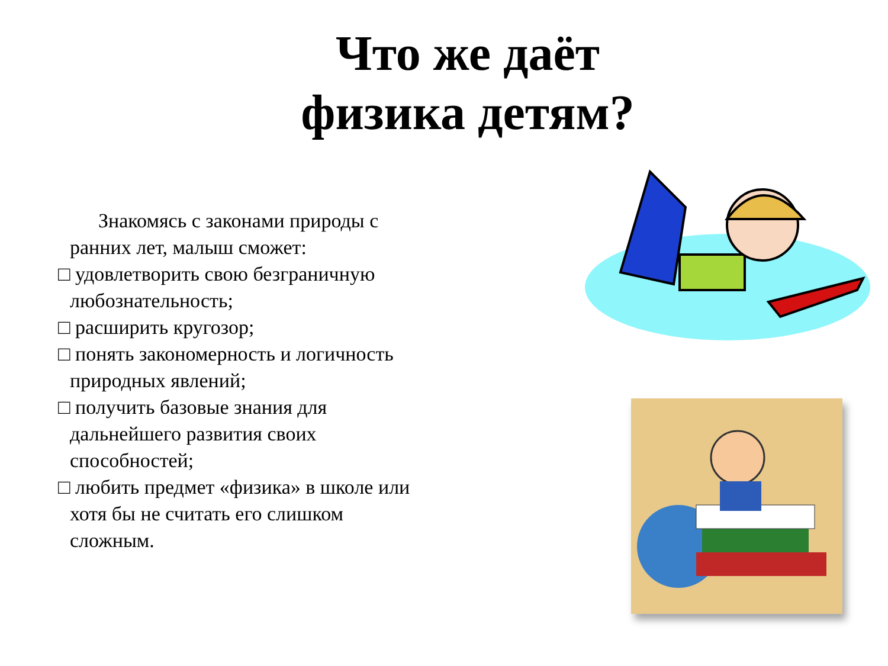Что же даёт
физика детям?
Знакомясь с законами природы с
ранних лет, малыш сможет:
□ удовлетворить свою безграничную
любознательность;
□ расширить кругозор;
□ понять закономерность и логичность
природных явлений;
□ получить базовые знания для
дальнейшего развития своих
способностей;
□ любить предмет «физика» в школе или
хотя бы не считать его слишком
сложным.